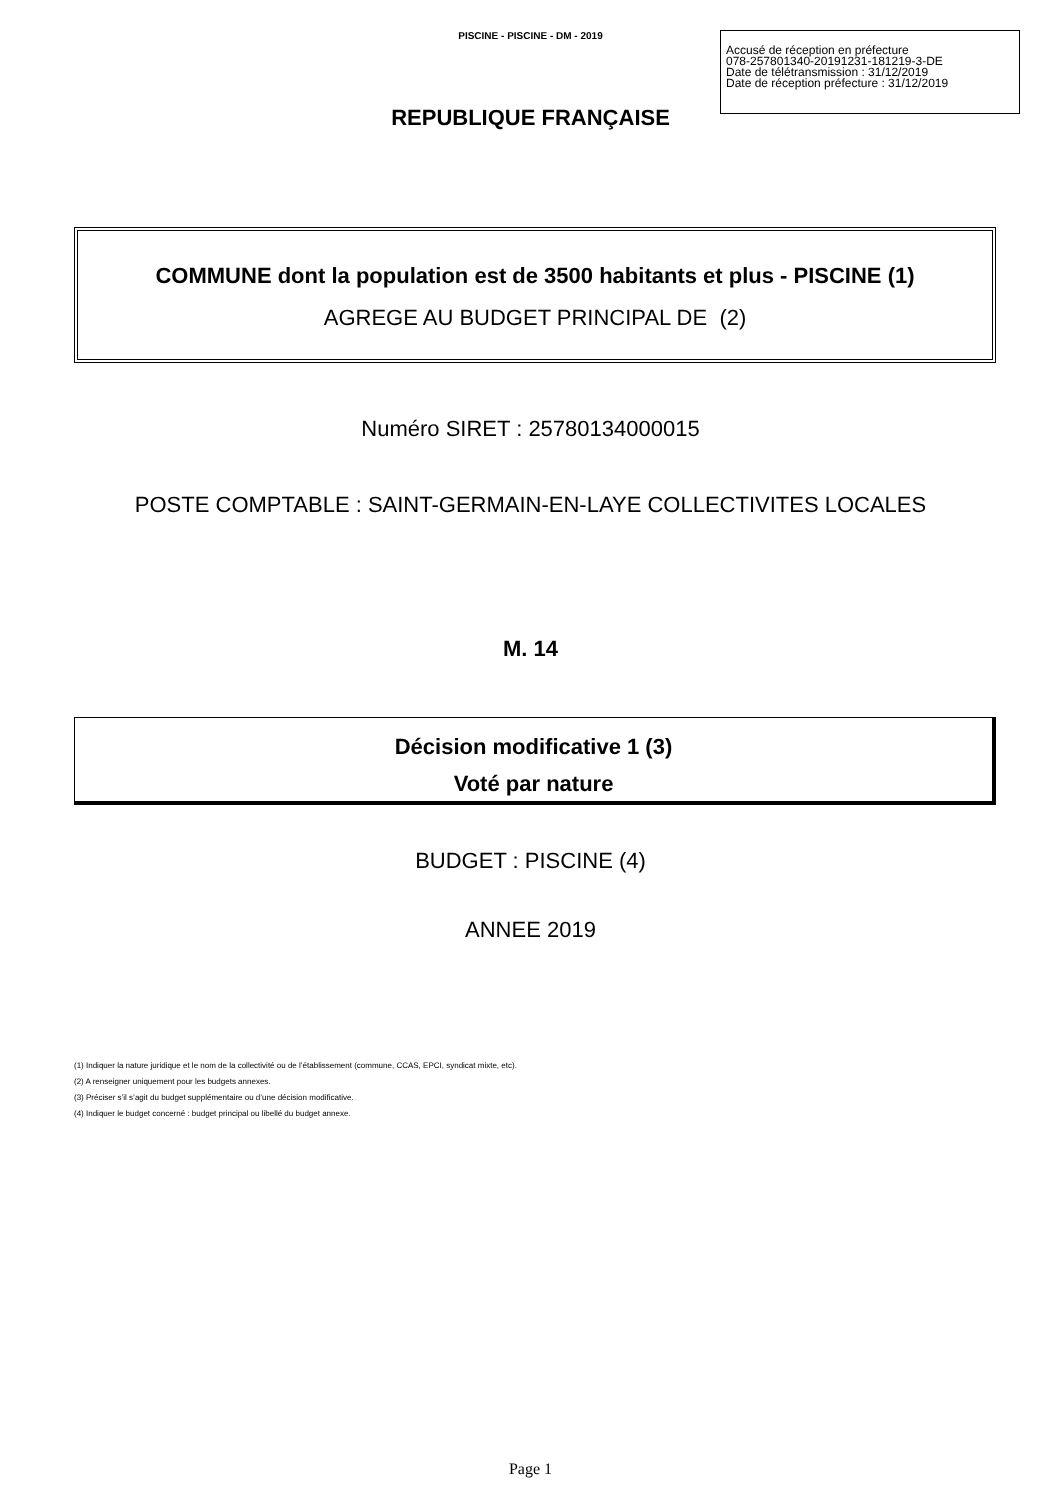PISCINE - PISCINE - DM - 2019
Accusé de réception en préfecture
078-257801340-20191231-181219-3-DE
Date de télétransmission : 31/12/2019
Date de réception préfecture : 31/12/2019
REPUBLIQUE FRANÇAISE
COMMUNE dont la population est de 3500 habitants et plus - PISCINE (1)
AGREGE AU BUDGET PRINCIPAL DE (2)
Numéro SIRET : 25780134000015
POSTE COMPTABLE : SAINT-GERMAIN-EN-LAYE COLLECTIVITES LOCALES
M. 14
Décision modificative 1 (3)
Voté par nature
BUDGET : PISCINE (4)
ANNEE 2019
(1) Indiquer la nature juridique et le nom de la collectivité ou de l’établissement (commune, CCAS, EPCI, syndicat mixte, etc).
(2) A renseigner uniquement pour les budgets annexes.
(3) Préciser s’il s’agit du budget supplémentaire ou d’une décision modificative.
(4) Indiquer le budget concerné : budget principal ou libellé du budget annexe.
Page 1